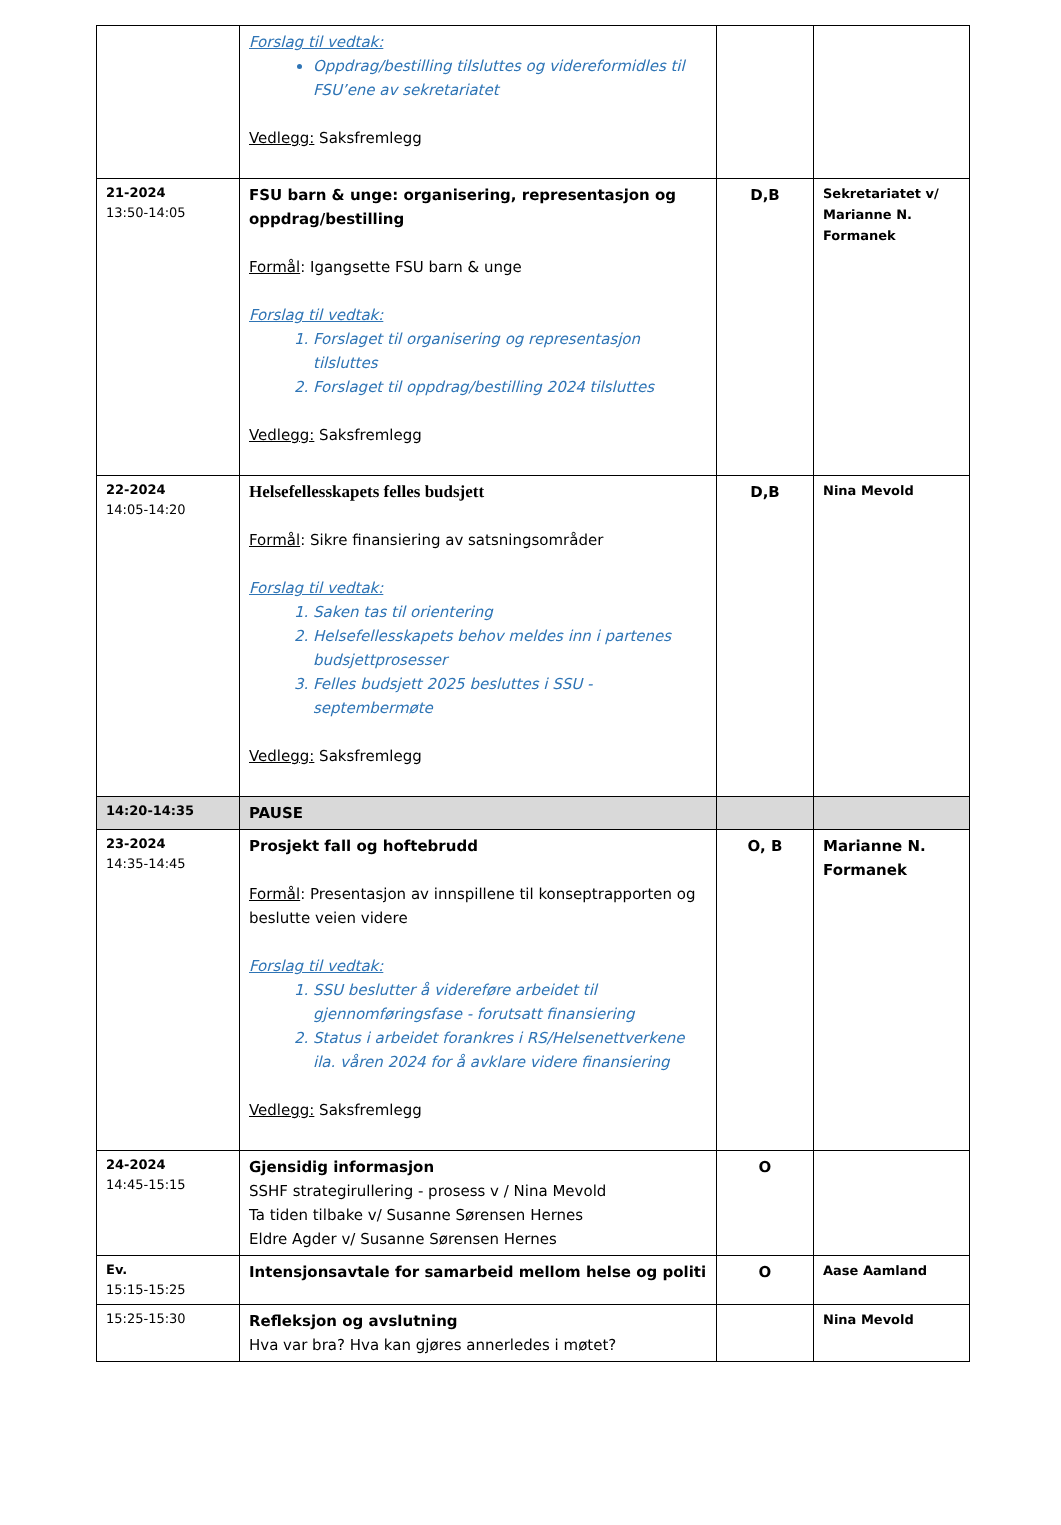| | Forslag til vedtak: Oppdrag/bestilling tilsluttes og videreformidles til FSU’ene av sekretariatet Vedlegg: Saksfremlegg | | |
| 21-2024 13:50-14:05 | FSU barn & unge: organisering, representasjon og oppdrag/bestilling Formål : Igangsette FSU barn & unge Forslag til vedtak: 1. Forslaget til organisering og representasjon tilsluttes 2. Forslaget til oppdrag/bestilling 2024 tilsluttes Vedlegg: Saksfremlegg | D,B | Sekretariatet v/ Marianne N. Formanek |
| 22-2024 14:05-14:20 | Helsefellesskapets felles budsjett Formål : Sikre finansiering av satsningsområder Forslag til vedtak: 1. Saken tas til orientering 2. Helsefellesskapets behov meldes inn i partenes budsjettprosesser 3. Felles budsjett 2025 besluttes i SSU - septembermøte Vedlegg: Saksfremlegg | D,B | Nina Mevold |
| 14:20-14:35 | PAUSE | | |
| 23-2024 14:35-14:45 | Prosjekt fall og hoftebrudd Formål : Presentasjon av innspillene til konseptrapporten og beslutte veien videre Forslag til vedtak: 1. SSU beslutter å videreføre arbeidet til gjennomføringsfase - forutsatt finansiering 2. Status i arbeidet forankres i RS/Helsenettverkene ila. våren 2024 for å avklare videre finansiering Vedlegg: Saksfremlegg | O, B | Marianne N. Formanek |
| 24-2024 14:45-15:15 | Gjensidig informasjon SSHF strategirullering - prosess v / Nina Mevold Ta tiden tilbake v/ Susanne Sørensen Hernes Eldre Agder v/ Susanne Sørensen Hernes | O | |
| Ev. 15:15-15:25 | Intensjonsavtale for samarbeid mellom helse og politi | O | Aase Aamland |
| 15:25-15:30 | Refleksjon og avslutning Hva var bra? Hva kan gjøres annerledes i møtet? | | Nina Mevold |